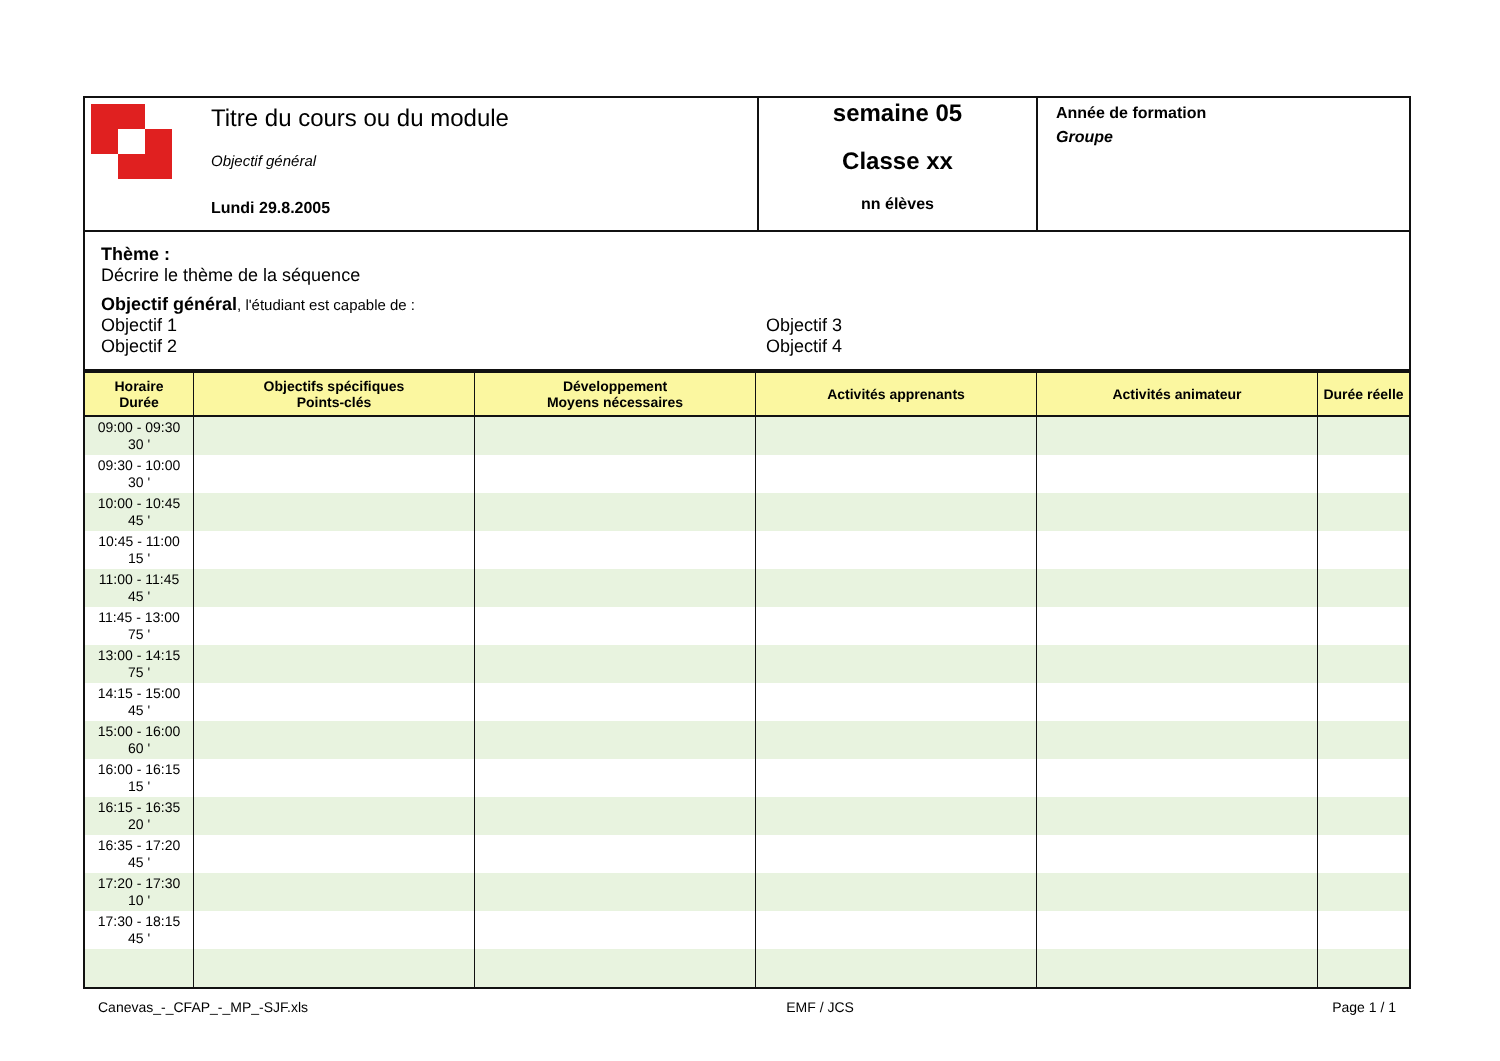| Titre du cours ou du module Objectif général Lundi 29.8.2005 | semaine 05 Classe xx nn élèves | Année de formation Groupe |
| Thème : Décrire le thème de la séquence Objectif général , l'étudiant est capable de : Objectif 1 Objectif 2 Objectif 3 Objectif 4 | | |
| Horaire Durée | Objectifs spécifiques Points-clés | Développement Moyens nécessaires | Activités apprenants | Activités animateur | Durée réelle |
| --- | --- | --- | --- | --- | --- |
| 09:00 - 09:30 30 ' | | | | | |
| 09:30 - 10:00 30 ' | | | | | |
| 10:00 - 10:45 45 ' | | | | | |
| 10:45 - 11:00 15 ' | | | | | |
| 11:00 - 11:45 45 ' | | | | | |
| 11:45 - 13:00 75 ' | | | | | |
| 13:00 - 14:15 75 ' | | | | | |
| 14:15 - 15:00 45 ' | | | | | |
| 15:00 - 16:00 60 ' | | | | | |
| 16:00 - 16:15 15 ' | | | | | |
| 16:15 - 16:35 20 ' | | | | | |
| 16:35 - 17:20 45 ' | | | | | |
| 17:20 - 17:30 10 ' | | | | | |
| 17:30 - 18:15 45 ' | | | | | |
Canevas_-_CFAP_-_MP_-SJF.xls EMF / JCS Page 1 / 1